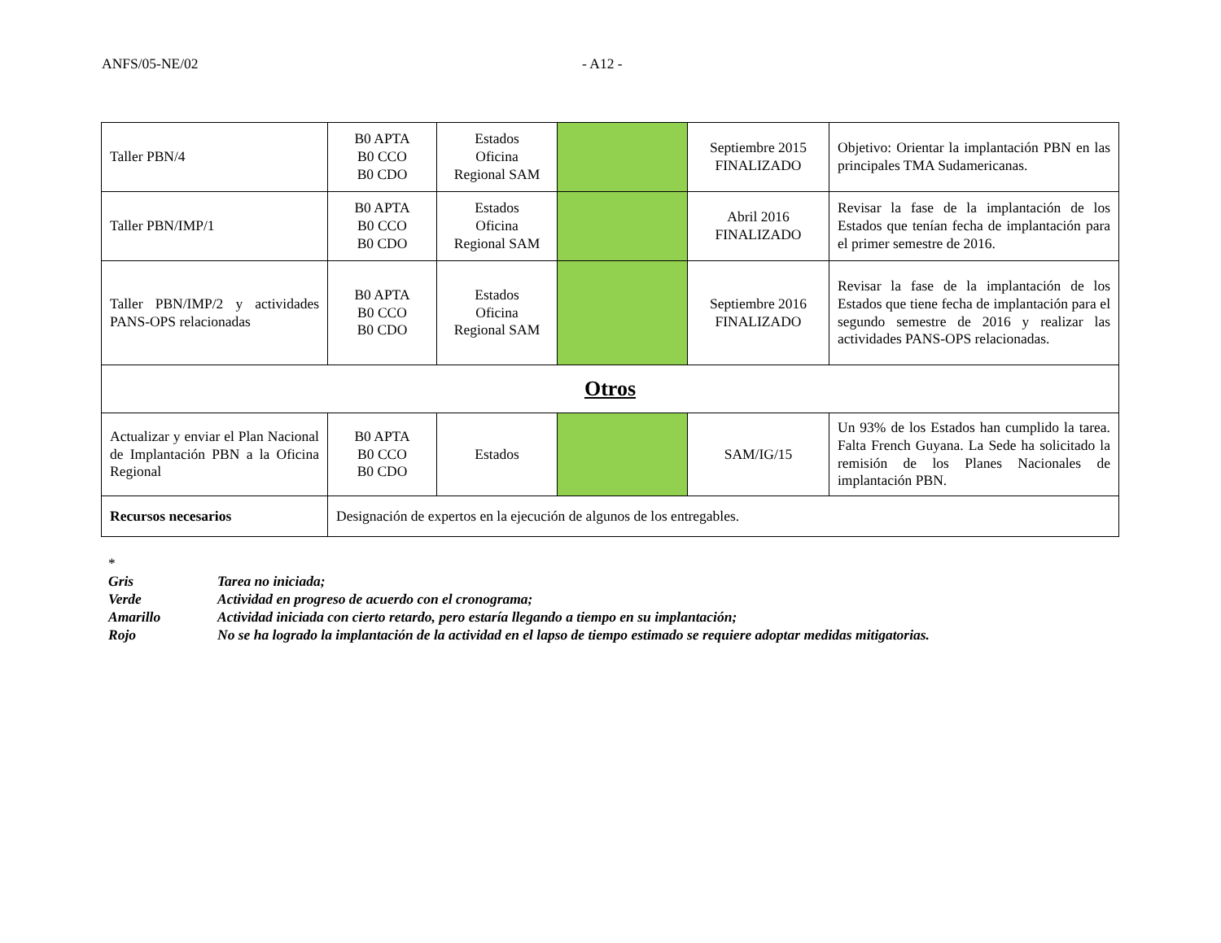ANFS/05-NE/02 - A12 -
| Taller PBN/4 | B0 APTA B0 CCO B0 CDO | Estados Oficina Regional SAM | | Septiembre 2015 FINALIZADO | Objetivo: Orientar la implantación PBN en las principales TMA Sudamericanas. |
| Taller PBN/IMP/1 | B0 APTA B0 CCO B0 CDO | Estados Oficina Regional SAM | | Abril 2016 FINALIZADO | Revisar la fase de la implantación de los Estados que tenían fecha de implantación para el primer semestre de 2016. |
| Taller PBN/IMP/2 y actividades PANS-OPS relacionadas | B0 APTA B0 CCO B0 CDO | Estados Oficina Regional SAM | | Septiembre 2016 FINALIZADO | Revisar la fase de la implantación de los Estados que tiene fecha de implantación para el segundo semestre de 2016 y realizar las actividades PANS-OPS relacionadas. |
| Otros | | | | | |
| Actualizar y enviar el Plan Nacional de Implantación PBN a la Oficina Regional | B0 APTA B0 CCO B0 CDO | Estados | | SAM/IG/15 | Un 93% de los Estados han cumplido la tarea. Falta French Guyana. La Sede ha solicitado la remisión de los Planes Nacionales de implantación PBN. |
| Recursos necesarios | Designación de expertos en la ejecución de algunos de los entregables. | | | | |
*
Gris Tarea no iniciada;
Verde Actividad en progreso de acuerdo con el cronograma;
Amarillo Actividad iniciada con cierto retardo, pero estaría llegando a tiempo en su implantación;
Rojo No se ha logrado la implantación de la actividad en el lapso de tiempo estimado se requiere adoptar medidas mitigatorias.